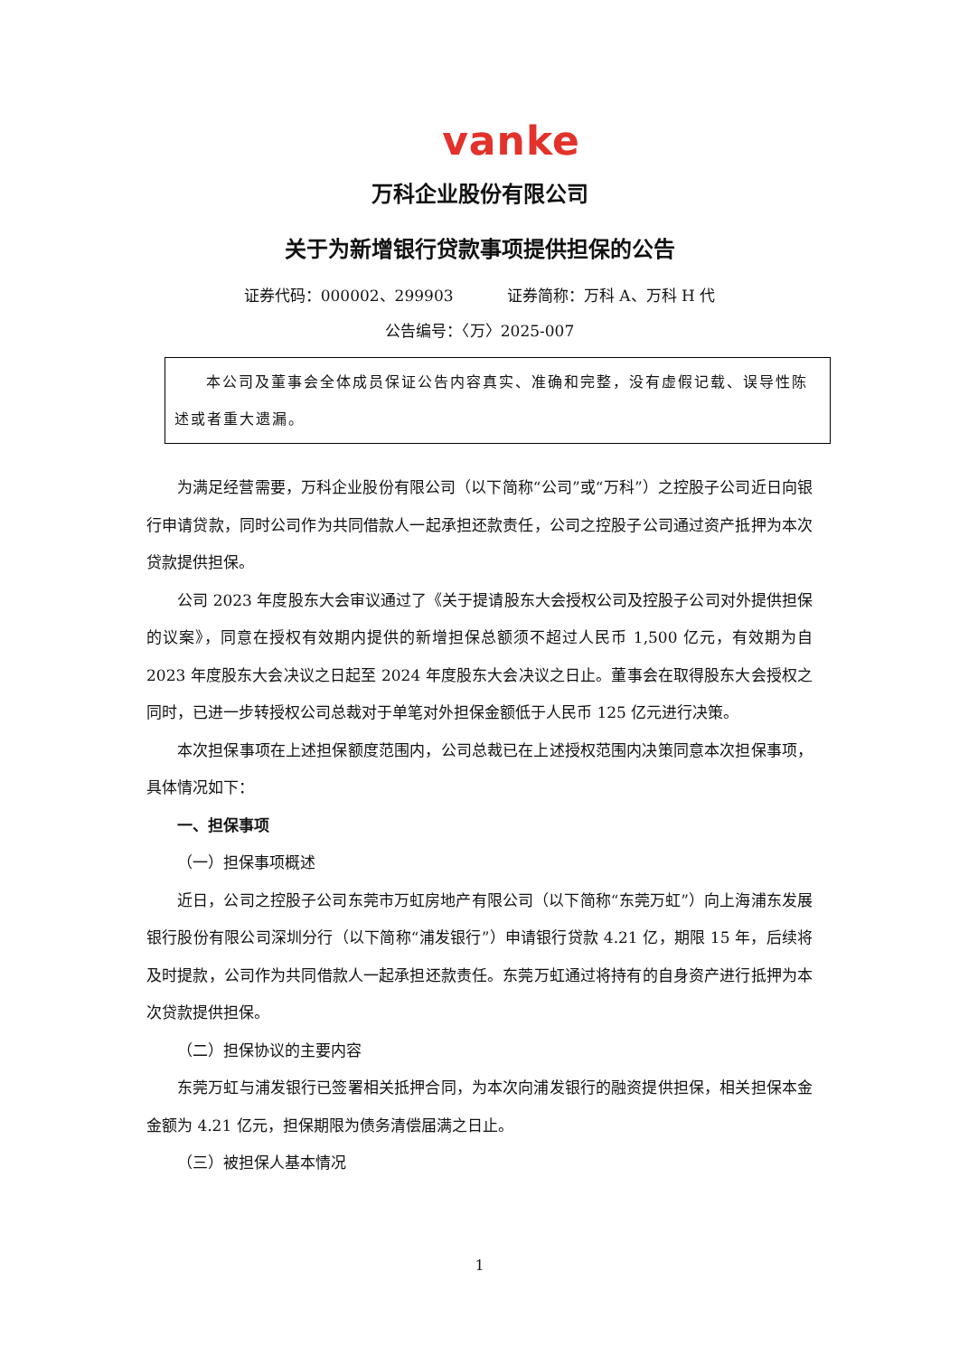vanke
万科企业股份有限公司
关于为新增银行贷款事项提供担保的公告
证券代码：000002、299903 证券简称：万科 A、万科 H 代
公告编号：〈万〉2025-007
本公司及董事会全体成员保证公告内容真实、准确和完整，没有虚假记载、误导性陈述或者重大遗漏。
为满足经营需要，万科企业股份有限公司（以下简称“公司”或“万科”）之控股子公司近日向银行申请贷款，同时公司作为共同借款人一起承担还款责任，公司之控股子公司通过资产抵押为本次贷款提供担保。
公司 2023 年度股东大会审议通过了《关于提请股东大会授权公司及控股子公司对外提供担保的议案》，同意在授权有效期内提供的新增担保总额须不超过人民币 1,500 亿元，有效期为自 2023 年度股东大会决议之日起至 2024 年度股东大会决议之日止。董事会在取得股东大会授权之同时，已进一步转授权公司总裁对于单笔对外担保金额低于人民币 125 亿元进行决策。
本次担保事项在上述担保额度范围内，公司总裁已在上述授权范围内决策同意本次担保事项，具体情况如下：
一、担保事项
（一）担保事项概述
近日，公司之控股子公司东莞市万虹房地产有限公司（以下简称“东莞万虹”）向上海浦东发展银行股份有限公司深圳分行（以下简称“浦发银行”）申请银行贷款 4.21 亿，期限 15 年，后续将及时提款，公司作为共同借款人一起承担还款责任。东莞万虹通过将持有的自身资产进行抵押为本次贷款提供担保。
（二）担保协议的主要内容
东莞万虹与浦发银行已签署相关抵押合同，为本次向浦发银行的融资提供担保，相关担保本金金额为 4.21 亿元，担保期限为债务清偿届满之日止。
（三）被担保人基本情况
1